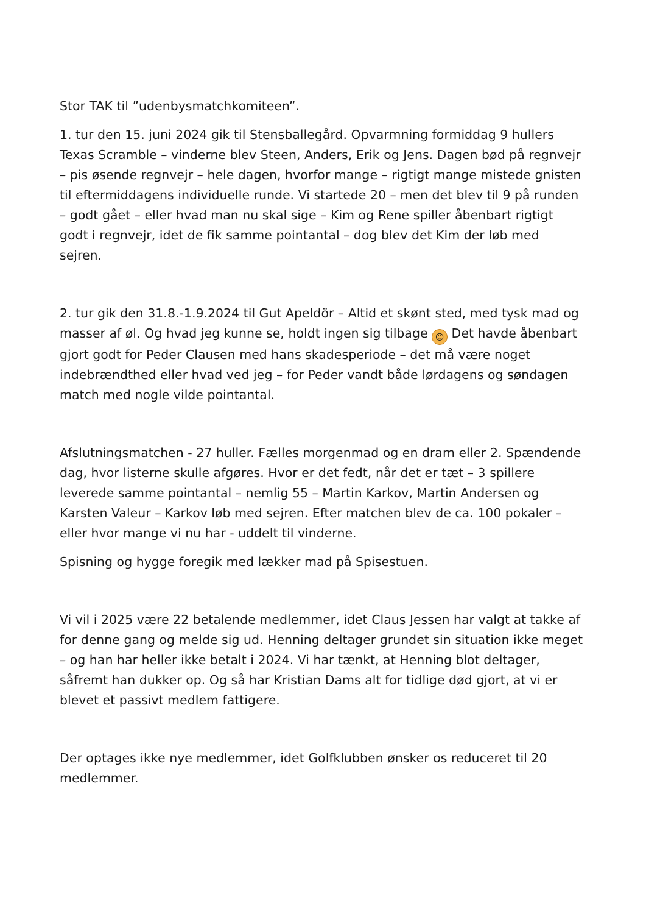Stor TAK til ”udenbysmatchkomiteen”.
1. tur den 15. juni 2024 gik til Stensballegård. Opvarmning formiddag 9 hullers Texas Scramble – vinderne blev Steen, Anders, Erik og Jens. Dagen bød på regnvejr – pis øsende regnvejr – hele dagen, hvorfor mange – rigtigt mange mistede gnisten til eftermiddagens individuelle runde. Vi startede 20 – men det blev til 9 på runden – godt gået – eller hvad man nu skal sige – Kim og Rene spiller åbenbart rigtigt godt i regnvejr, idet de fik samme pointantal – dog blev det Kim der løb med sejren.
2. tur gik den 31.8.-1.9.2024 til Gut Apeldör – Altid et skønt sted, med tysk mad og masser af øl. Og hvad jeg kunne se, holdt ingen sig tilbage ☺ Det havde åbenbart gjort godt for Peder Clausen med hans skadesperiode – det må være noget indebrændthed eller hvad ved jeg – for Peder vandt både lørdagens og søndagen match med nogle vilde pointantal.
Afslutningsmatchen - 27 huller. Fælles morgenmad og en dram eller 2. Spændende dag, hvor listerne skulle afgøres. Hvor er det fedt, når det er tæt – 3 spillere leverede samme pointantal – nemlig 55 – Martin Karkov, Martin Andersen og Karsten Valeur – Karkov løb med sejren. Efter matchen blev de ca. 100 pokaler – eller hvor mange vi nu har - uddelt til vinderne.
Spisning og hygge foregik med lækker mad på Spisestuen.
Vi vil i 2025 være 22 betalende medlemmer, idet Claus Jessen har valgt at takke af for denne gang og melde sig ud. Henning deltager grundet sin situation ikke meget – og han har heller ikke betalt i 2024. Vi har tænkt, at Henning blot deltager, såfremt han dukker op. Og så har Kristian Dams alt for tidlige død gjort, at vi er blevet et passivt medlem fattigere.
Der optages ikke nye medlemmer, idet Golfklubben ønsker os reduceret til 20 medlemmer.